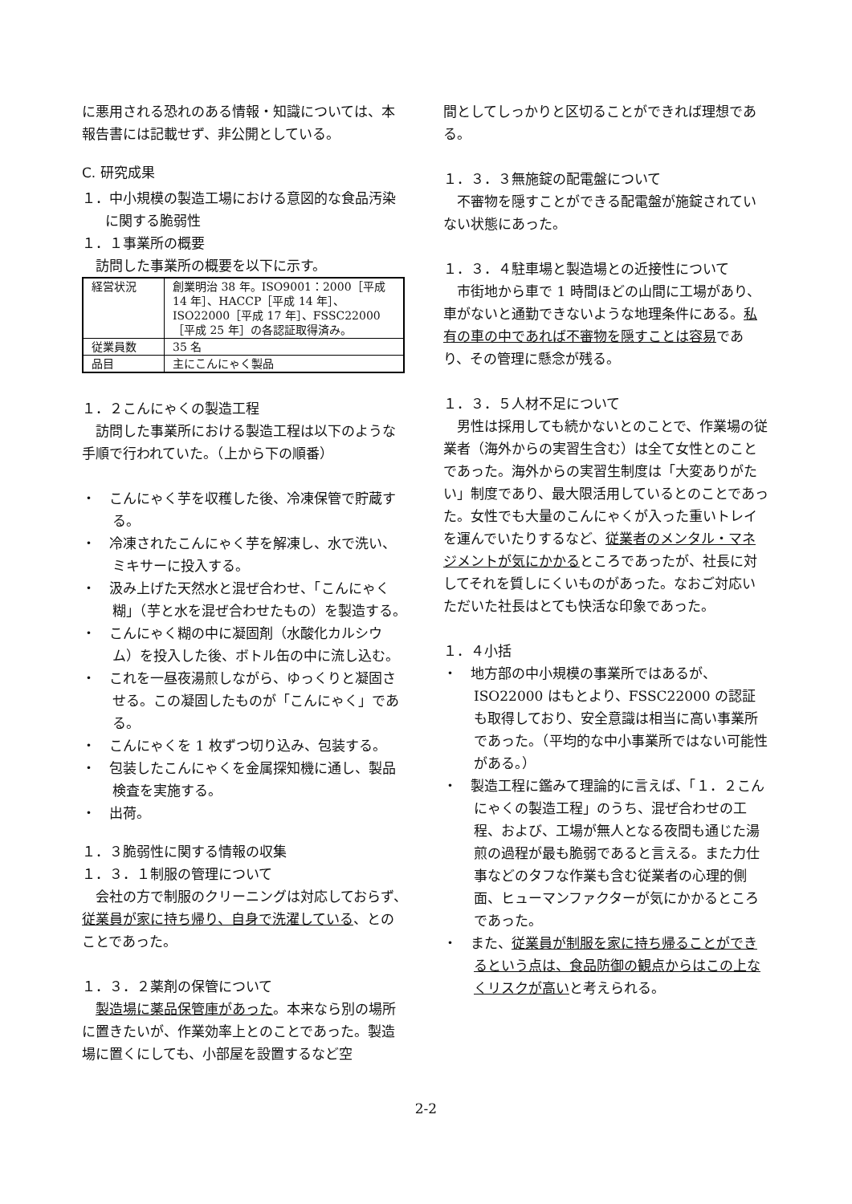に悪用される恐れのある情報・知識については、本報告書には記載せず、非公開としている。
C. 研究成果
１．中小規模の製造工場における意図的な食品汚染に関する脆弱性
１．１事業所の概要
訪問した事業所の概要を以下に示す。
| 経営状況 | 創業明治 38 年。ISO9001：2000［平成 14 年］、HACCP［平成 14 年］、ISO22000［平成 17 年］、FSSC22000［平成 25 年］の各認証取得済み。 |
| 従業員数 | 35 名 |
| 品目 | 主にこんにゃく製品 |
１．２こんにゃくの製造工程
訪問した事業所における製造工程は以下のような手順で行われていた。（上から下の順番）
・　こんにゃく芋を収穫した後、冷凍保管で貯蔵する。
・　冷凍されたこんにゃく芋を解凍し、水で洗い、ミキサーに投入する。
・　汲み上げた天然水と混ぜ合わせ、「こんにゃく糊」（芋と水を混ぜ合わせたもの）を製造する。
・　こんにゃく糊の中に凝固剤（水酸化カルシウム）を投入した後、ボトル缶の中に流し込む。
・　これを一昼夜湯煎しながら、ゆっくりと凝固させる。この凝固したものが「こんにゃく」である。
・　こんにゃくを 1 枚ずつ切り込み、包装する。
・　包装したこんにゃくを金属探知機に通し、製品検査を実施する。
・　出荷。
１．３脆弱性に関する情報の収集
１．３．１制服の管理について
会社の方で制服のクリーニングは対応しておらず、従業員が家に持ち帰り、自身で洗濯している、とのことであった。
１．３．２薬剤の保管について
製造場に薬品保管庫があった。本来なら別の場所に置きたいが、作業効率上とのことであった。製造場に置くにしても、小部屋を設置するなど空
間としてしっかりと区切ることができれば理想である。
１．３．３無施錠の配電盤について
不審物を隠すことができる配電盤が施錠されていない状態にあった。
１．３．４駐車場と製造場との近接性について
市街地から車で 1 時間ほどの山間に工場があり、車がないと通勤できないような地理条件にある。私有の車の中であれば不審物を隠すことは容易であり、その管理に懸念が残る。
１．３．５人材不足について
男性は採用しても続かないとのことで、作業場の従業者（海外からの実習生含む）は全て女性とのことであった。海外からの実習生制度は「大変ありがたい」制度であり、最大限活用しているとのことであった。女性でも大量のこんにゃくが入った重いトレイを運んでいたりするなど、従業者のメンタル・マネジメントが気にかかるところであったが、社長に対してそれを質しにくいものがあった。なおご対応いただいた社長はとても快活な印象であった。
１．４小括
・　地方部の中小規模の事業所ではあるが、ISO22000 はもとより、FSSC22000 の認証も取得しており、安全意識は相当に高い事業所であった。（平均的な中小事業所ではない可能性がある。）
・　製造工程に鑑みて理論的に言えば、「１．２こんにゃくの製造工程」のうち、混ぜ合わせの工程、および、工場が無人となる夜間も通じた湯煎の過程が最も脆弱であると言える。また力仕事などのタフな作業も含む従業者の心理的側面、ヒューマンファクターが気にかかるところであった。
・　また、従業員が制服を家に持ち帰ることができるという点は、食品防御の観点からはこの上なくリスクが高いと考えられる。
2-2